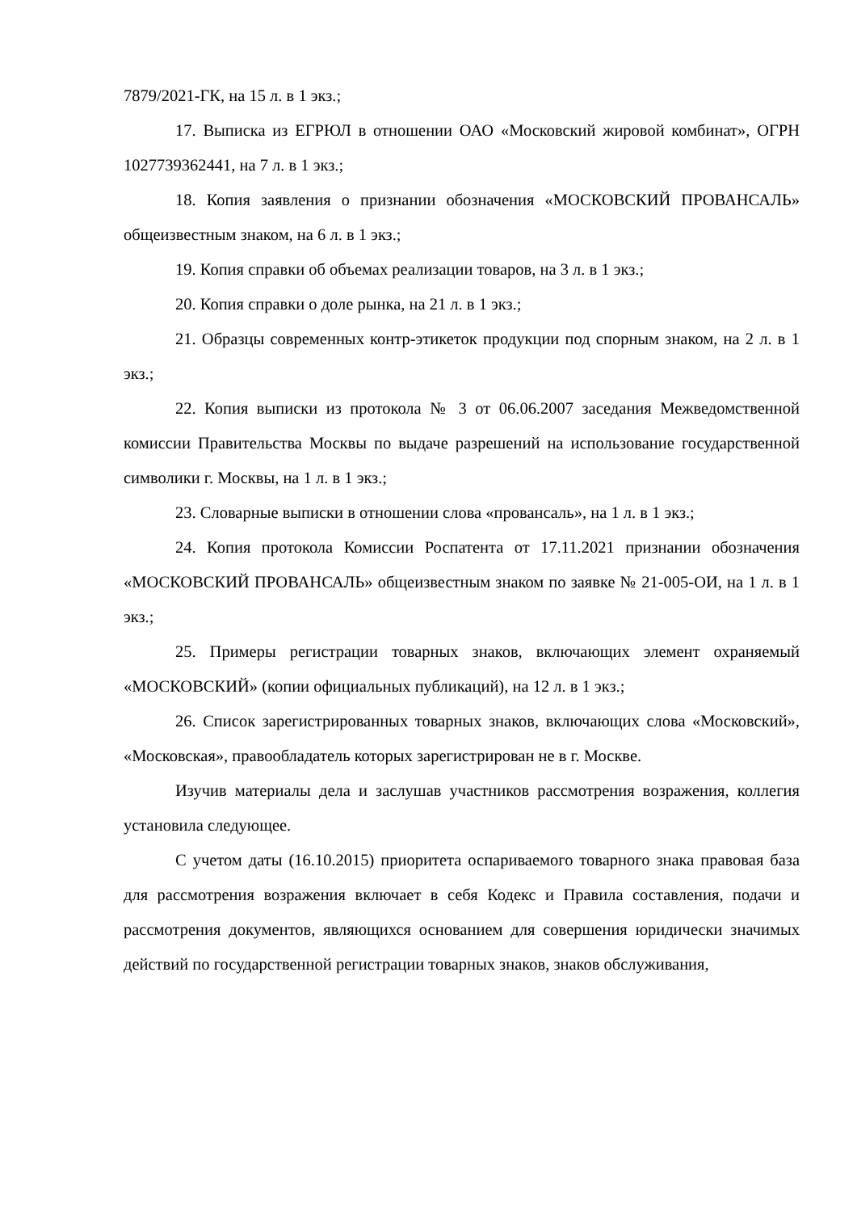7879/2021-ГК, на 15 л. в 1 экз.;
17. Выписка из ЕГРЮЛ в отношении ОАО «Московский жировой комбинат», ОГРН 1027739362441, на 7 л. в 1 экз.;
18. Копия заявления о признании обозначения «МОСКОВСКИЙ ПРОВАНСАЛЬ» общеизвестным знаком, на 6 л. в 1 экз.;
19. Копия справки об объемах реализации товаров, на 3 л. в 1 экз.;
20. Копия справки о доле рынка, на 21 л. в 1 экз.;
21. Образцы современных контр-этикеток продукции под спорным знаком, на 2 л. в 1 экз.;
22. Копия выписки из протокола № 3 от 06.06.2007 заседания Межведомственной комиссии Правительства Москвы по выдаче разрешений на использование государственной символики г. Москвы, на 1 л. в 1 экз.;
23. Словарные выписки в отношении слова «провансаль», на 1 л. в 1 экз.;
24. Копия протокола Комиссии Роспатента от 17.11.2021 признании обозначения «МОСКОВСКИЙ ПРОВАНСАЛЬ» общеизвестным знаком по заявке № 21-005-ОИ, на 1 л. в 1 экз.;
25. Примеры регистрации товарных знаков, включающих элемент охраняемый «МОСКОВСКИЙ» (копии официальных публикаций), на 12 л. в 1 экз.;
26. Список зарегистрированных товарных знаков, включающих слова «Московский», «Московская», правообладатель которых зарегистрирован не в г. Москве.
Изучив материалы дела и заслушав участников рассмотрения возражения, коллегия установила следующее.
С учетом даты (16.10.2015) приоритета оспариваемого товарного знака правовая база для рассмотрения возражения включает в себя Кодекс и Правила составления, подачи и рассмотрения документов, являющихся основанием для совершения юридически значимых действий по государственной регистрации товарных знаков, знаков обслуживания,